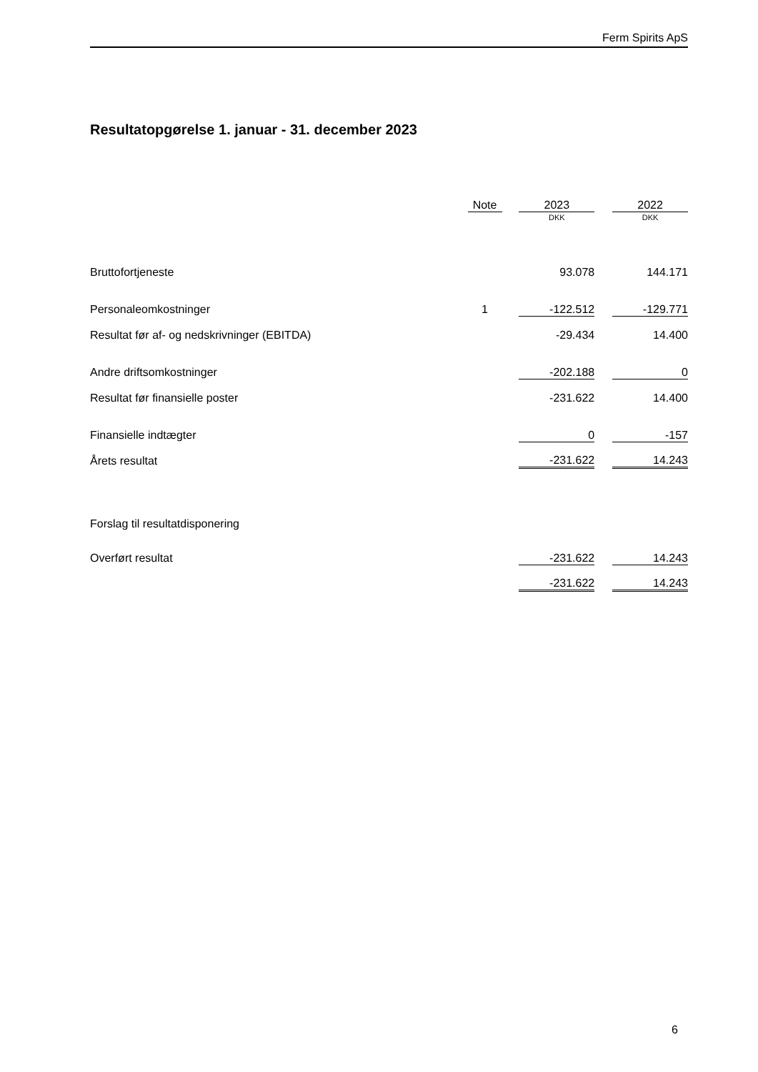Ferm Spirits ApS
Resultatopgørelse 1. januar - 31. december 2023
| | Note | | 2023 | | 2022 |
| --- | --- | --- | --- | --- | --- |
| | | | DKK | | DKK |
| Bruttofortjeneste | | | 93.078 | | 144.171 |
| Personaleomkostninger | 1 | | -122.512 | | -129.771 |
| Resultat før af- og nedskrivninger (EBITDA) | | | -29.434 | | 14.400 |
| Andre driftsomkostninger | | | -202.188 | | 0 |
| Resultat før finansielle poster | | | -231.622 | | 14.400 |
| Finansielle indtægter | | | 0 | | -157 |
| Årets resultat | | | -231.622 | | 14.243 |
| Forslag til resultatdisponering | | | | | |
| Overført resultat | | | -231.622 | | 14.243 |
| | | | -231.622 | | 14.243 |
6